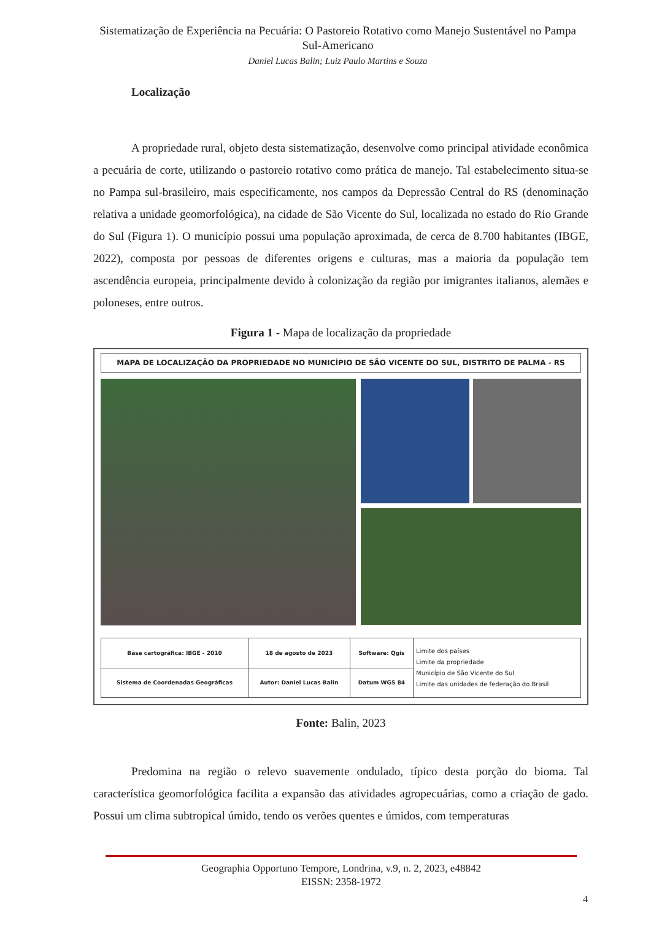Sistematização de Experiência na Pecuária: O Pastoreio Rotativo como Manejo Sustentável no Pampa Sul-Americano
Daniel Lucas Balin; Luiz Paulo Martins e Souza
Localização
A propriedade rural, objeto desta sistematização, desenvolve como principal atividade econômica a pecuária de corte, utilizando o pastoreio rotativo como prática de manejo. Tal estabelecimento situa-se no Pampa sul-brasileiro, mais especificamente, nos campos da Depressão Central do RS (denominação relativa a unidade geomorfológica), na cidade de São Vicente do Sul, localizada no estado do Rio Grande do Sul (Figura 1). O município possui uma população aproximada, de cerca de 8.700 habitantes (IBGE, 2022), composta por pessoas de diferentes origens e culturas, mas a maioria da população tem ascendência europeia, principalmente devido à colonização da região por imigrantes italianos, alemães e poloneses, entre outros.
Figura 1 - Mapa de localização da propriedade
MAPA DE LOCALIZAÇÃO DA PROPRIEDADE NO MUNICÍPIO DE SÃO VICENTE DO SUL, DISTRITO DE PALMA - RS
| Base cartográfica: IBGE - 2010 | 18 de agosto de 2023 | Software: Qgis | Limite dos países Limite da propriedade Município de São Vicente do Sul Limite das unidades de federação do Brasil |
| Sistema de Coordenadas Geográficas | Autor: Daniel Lucas Balin | Datum WGS 84 | |
Fonte: Balin, 2023
Predomina na região o relevo suavemente ondulado, típico desta porção do bioma. Tal característica geomorfológica facilita a expansão das atividades agropecuárias, como a criação de gado. Possui um clima subtropical úmido, tendo os verões quentes e úmidos, com temperaturas
Geographia Opportuno Tempore, Londrina, v.9, n. 2, 2023, e48842
EISSN: 2358-1972
4